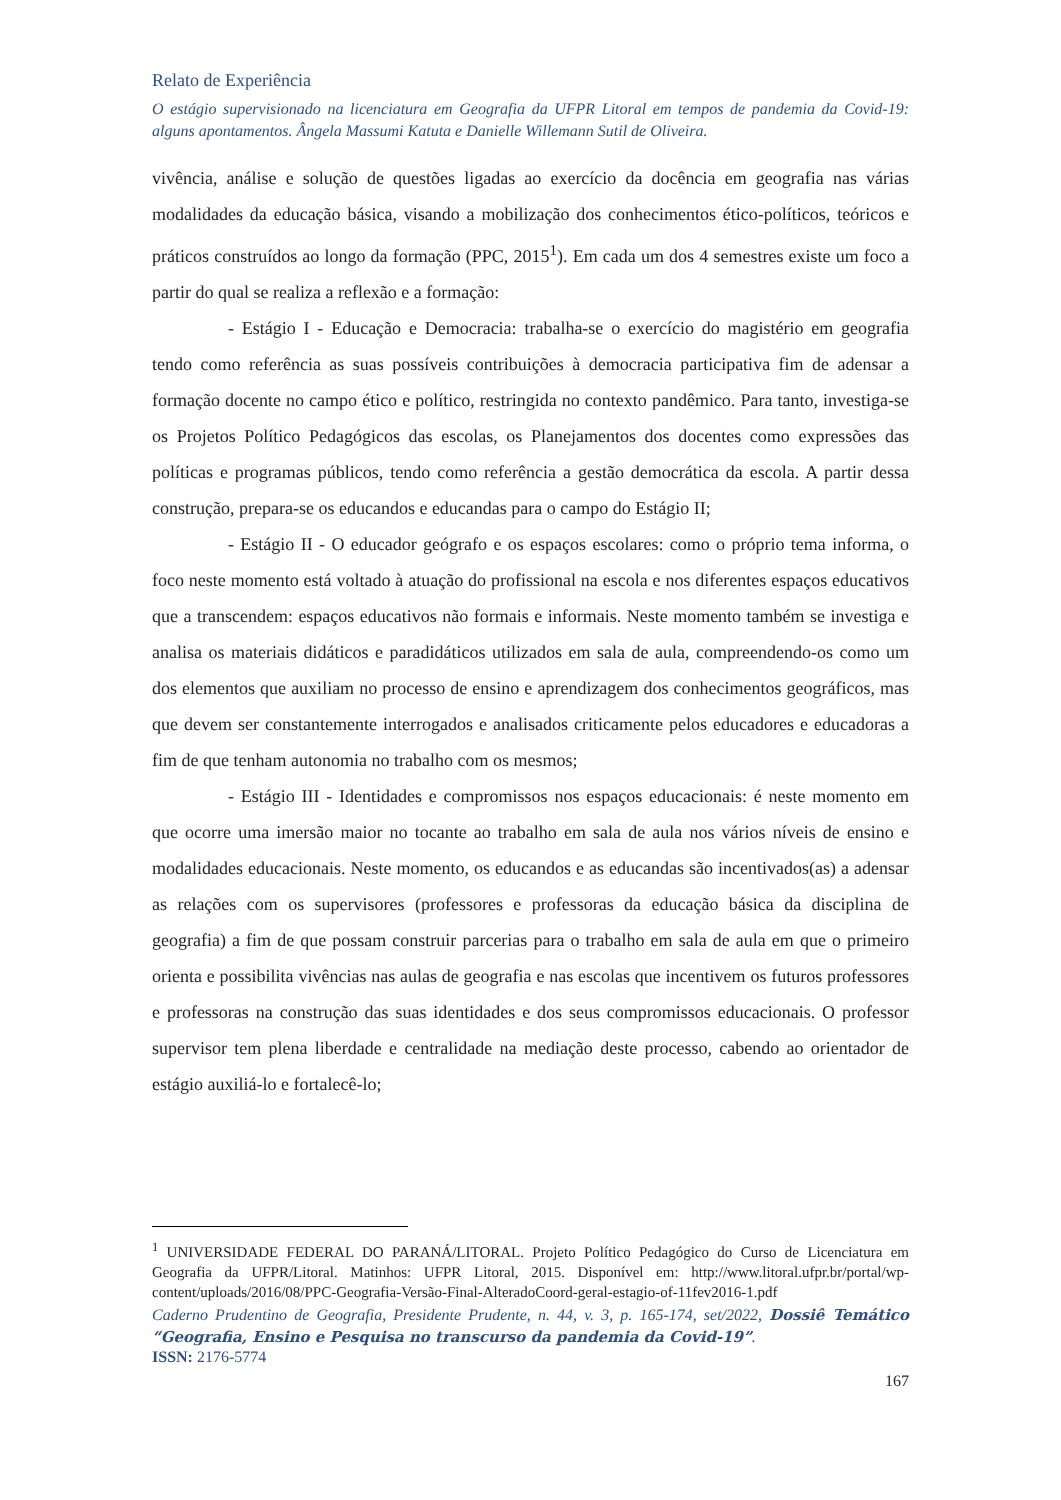Relato de Experiência
O estágio supervisionado na licenciatura em Geografia da UFPR Litoral em tempos de pandemia da Covid-19: alguns apontamentos. Ângela Massumi Katuta e Danielle Willemann Sutil de Oliveira.
vivência, análise e solução de questões ligadas ao exercício da docência em geografia nas várias modalidades da educação básica, visando a mobilização dos conhecimentos ético-políticos, teóricos e práticos construídos ao longo da formação (PPC, 2015<sup>1</sup>). Em cada um dos 4 semestres existe um foco a partir do qual se realiza a reflexão e a formação:
- Estágio I - Educação e Democracia: trabalha-se o exercício do magistério em geografia tendo como referência as suas possíveis contribuições à democracia participativa fim de adensar a formação docente no campo ético e político, restringida no contexto pandêmico. Para tanto, investiga-se os Projetos Político Pedagógicos das escolas, os Planejamentos dos docentes como expressões das políticas e programas públicos, tendo como referência a gestão democrática da escola. A partir dessa construção, prepara-se os educandos e educandas para o campo do Estágio II;
- Estágio II - O educador geógrafo e os espaços escolares: como o próprio tema informa, o foco neste momento está voltado à atuação do profissional na escola e nos diferentes espaços educativos que a transcendem: espaços educativos não formais e informais. Neste momento também se investiga e analisa os materiais didáticos e paradidáticos utilizados em sala de aula, compreendendo-os como um dos elementos que auxiliam no processo de ensino e aprendizagem dos conhecimentos geográficos, mas que devem ser constantemente interrogados e analisados criticamente pelos educadores e educadoras a fim de que tenham autonomia no trabalho com os mesmos;
- Estágio III - Identidades e compromissos nos espaços educacionais: é neste momento em que ocorre uma imersão maior no tocante ao trabalho em sala de aula nos vários níveis de ensino e modalidades educacionais. Neste momento, os educandos e as educandas são incentivados(as) a adensar as relações com os supervisores (professores e professoras da educação básica da disciplina de geografia) a fim de que possam construir parcerias para o trabalho em sala de aula em que o primeiro orienta e possibilita vivências nas aulas de geografia e nas escolas que incentivem os futuros professores e professoras na construção das suas identidades e dos seus compromissos educacionais. O professor supervisor tem plena liberdade e centralidade na mediação deste processo, cabendo ao orientador de estágio auxiliá-lo e fortalecê-lo;
<sup>1</sup> UNIVERSIDADE FEDERAL DO PARANÁ/LITORAL. Projeto Político Pedagógico do Curso de Licenciatura em Geografia da UFPR/Litoral. Matinhos: UFPR Litoral, 2015. Disponível em: http://www.litoral.ufpr.br/portal/wp-content/uploads/2016/08/PPC-Geografia-Versão-Final-AlteradoCoord-geral-estagio-of-11fev2016-1.pdf
Caderno Prudentino de Geografia, Presidente Prudente, n. 44, v. 3, p. 165-174, set/2022, Dossiê Temático “Geografia, Ensino e Pesquisa no transcurso da pandemia da Covid-19”.
ISSN: 2176-5774
167